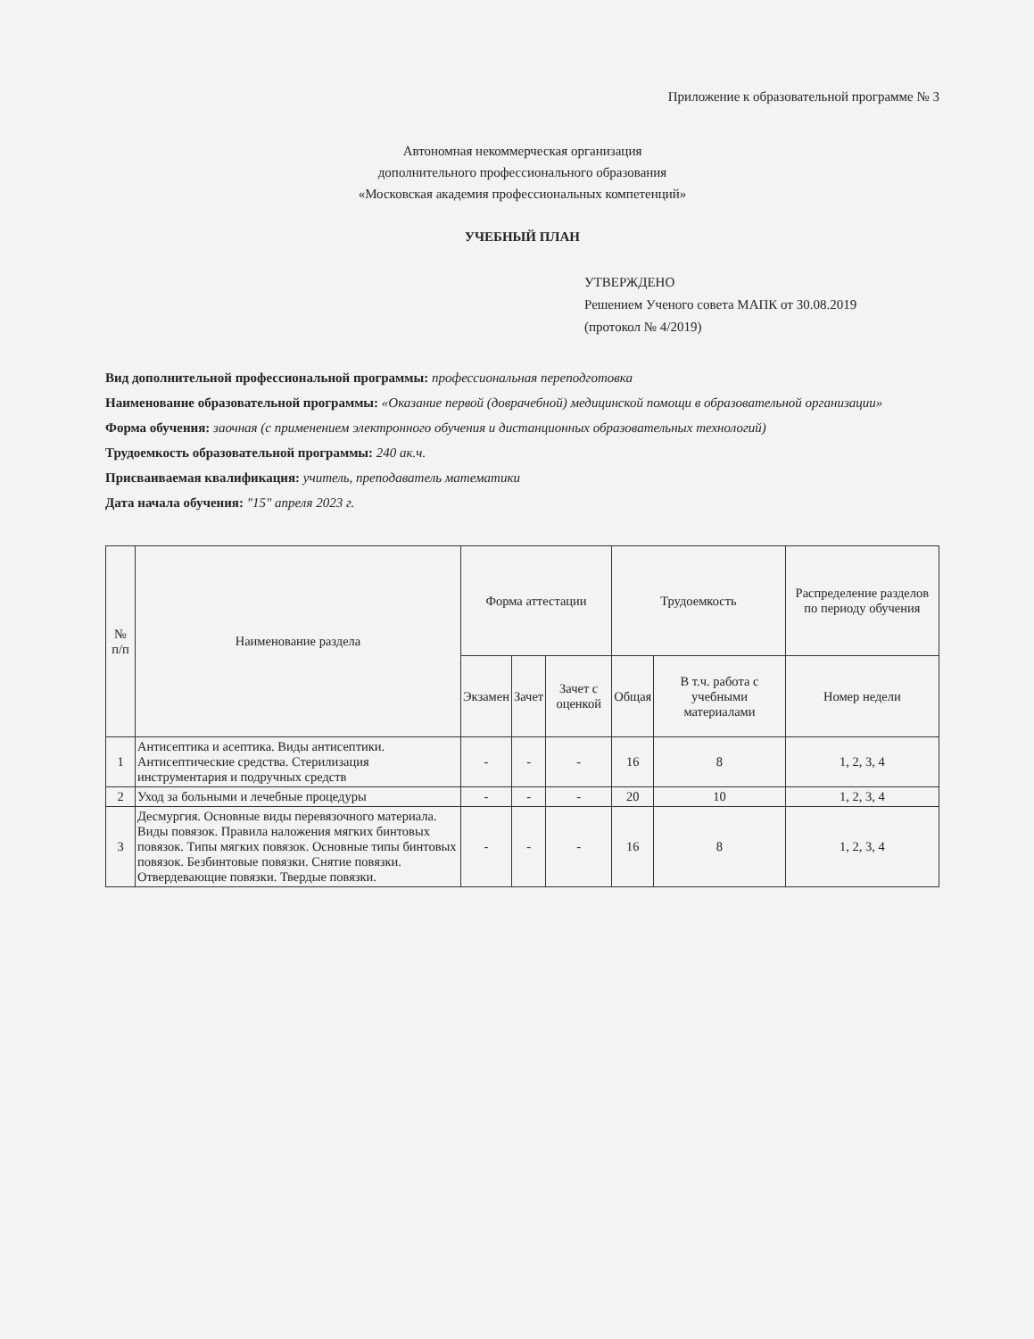Приложение к образовательной программе № 3
Автономная некоммерческая организация
дополнительного профессионального образования
«Московская академия профессиональных компетенций»
УЧЕБНЫЙ ПЛАН
УТВЕРЖДЕНО
Решением Ученого совета МАПК от 30.08.2019
(протокол № 4/2019)
Вид дополнительной профессиональной программы: профессиональная переподготовка
Наименование образовательной программы: «Оказание первой (доврачебной) медицинской помощи в образовательной организации»
Форма обучения: заочная (с применением электронного обучения и дистанционных образовательных технологий)
Трудоемкость образовательной программы: 240 ак.ч.
Присваиваемая квалификация: учитель, преподаватель математики
Дата начала обучения: "15" апреля 2023 г.
| № п/п | Наименование раздела | Форма аттестации | | | Трудоемкость | | Распределение разделов по периоду обучения |
| --- | --- | --- | --- | --- | --- | --- | --- |
| | | Экзамен | Зачет | Зачет с оценкой | Общая | В т.ч. работа с учебными материалами | Номер недели |
| 1 | Антисептика и асептика. Виды антисептики. Антисептические средства. Стерилизация инструментария и подручных средств | - | - | - | 16 | 8 | 1, 2, 3, 4 |
| 2 | Уход за больными и лечебные процедуры | - | - | - | 20 | 10 | 1, 2, 3, 4 |
| 3 | Десмургия. Основные виды перевязочного материала. Виды повязок. Правила наложения мягких бинтовых повязок. Типы мягких повязок. Основные типы бинтовых повязок. Безбинтовые повязки. Снятие повязки. Отвердевающие повязки. Твердые повязки. | - | - | - | 16 | 8 | 1, 2, 3, 4 |